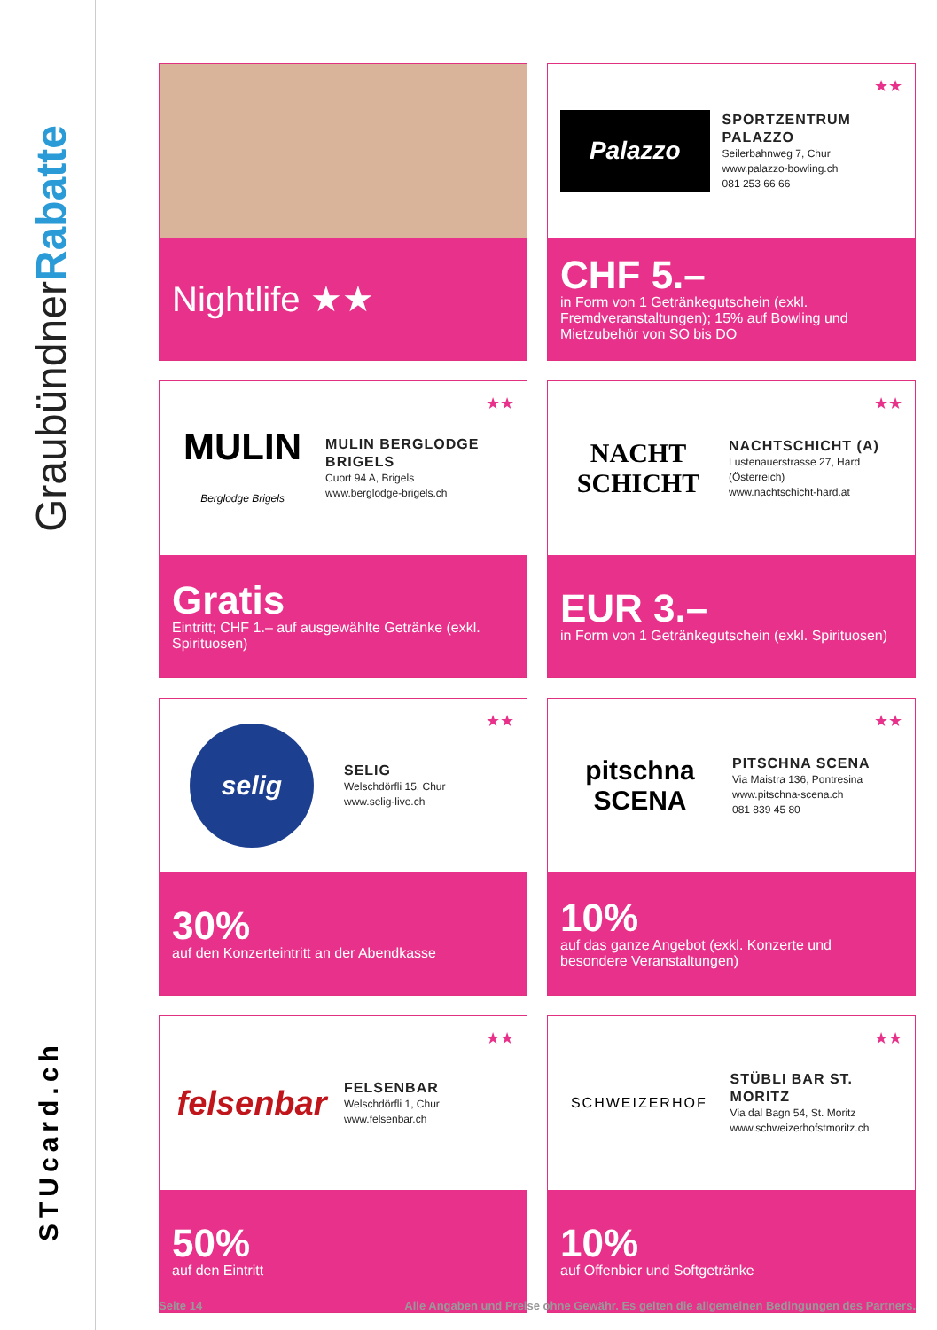GraubündnerRabatte
STUcard.ch
Nightlife ★★
★★
Palazzo
SPORTZENTRUM PALAZZO
Seilerbahnweg 7, Chur
www.palazzo-bowling.ch
081 253 66 66
CHF 5.–
in Form von 1 Getränkegutschein (exkl. Fremdveranstaltungen); 15% auf Bowling und Mietzubehör von SO bis DO
★★
MULIN
Berglodge Brigels
MULIN BERGLODGE BRIGELS
Cuort 94 A, Brigels
www.berglodge-brigels.ch
Gratis
Eintritt; CHF 1.– auf ausgewählte Getränke (exkl. Spirituosen)
★★
NACHT SCHICHT
NACHTSCHICHT (A)
Lustenauerstrasse 27, Hard (Österreich)
www.nachtschicht-hard.at
EUR 3.–
in Form von 1 Getränkegutschein (exkl. Spirituosen)
★★
selig
SELIG
Welschdörfli 15, Chur
www.selig-live.ch
30%
auf den Konzerteintritt an der Abendkasse
★★
pitschna SCENA
PITSCHNA SCENA
Via Maistra 136, Pontresina
www.pitschna-scena.ch
081 839 45 80
10%
auf das ganze Angebot (exkl. Konzerte und besondere Veranstaltungen)
★★
felsenbar
FELSENBAR
Welschdörfli 1, Chur
www.felsenbar.ch
50%
auf den Eintritt
★★
SCHWEIZERHOF
STÜBLI BAR ST. MORITZ
Via dal Bagn 54, St. Moritz
www.schweizerhofstmoritz.ch
10%
auf Offenbier und Softgetränke
Seite 14 Alle Angaben und Preise ohne Gewähr. Es gelten die allgemeinen Bedingungen des Partners.